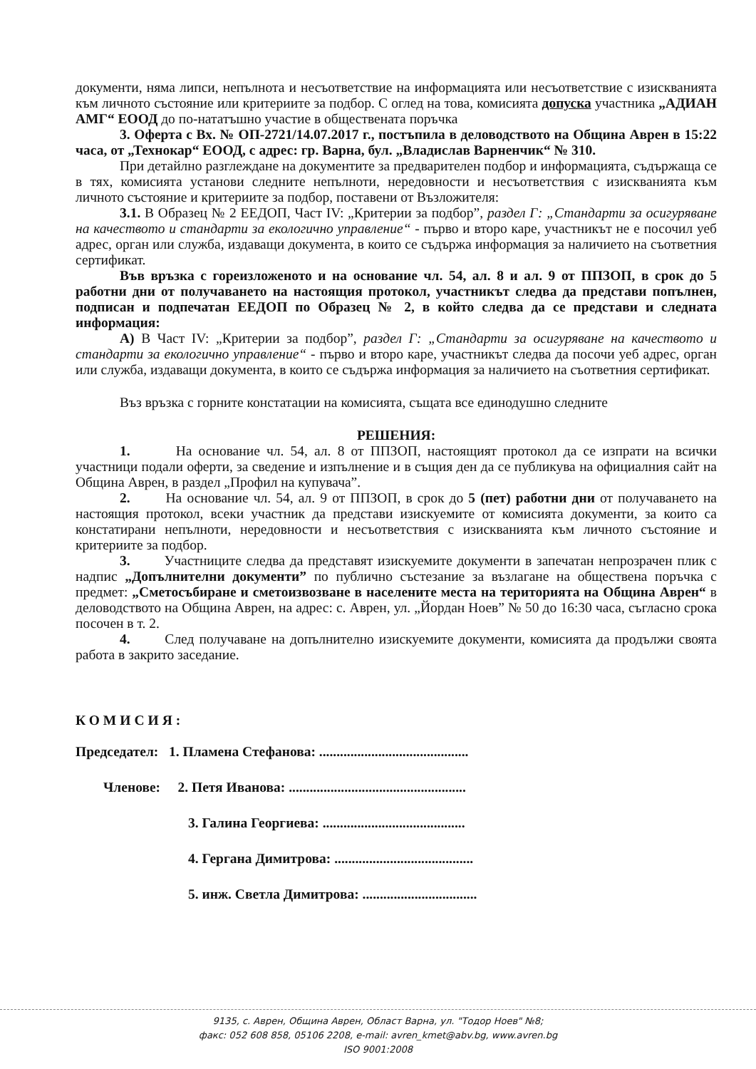документи, няма липси, непълнота и несъответствие на информацията или несъответствие с изискванията към личното състояние или критериите за подбор. С оглед на това, комисията допуска участника „АДИАН АМГ“ ЕООД до по-нататъшно участие в обществената поръчка
3. Оферта с Вх. № ОП-2721/14.07.2017 г., постъпила в деловодството на Община Аврен в 15:22 часа, от „Технокар“ ЕООД, с адрес: гр. Варна, бул. „Владислав Варненчик“ № 310.
При детайлно разглеждане на документите за предварителен подбор и информацията, съдържаща се в тях, комисията установи следните непълноти, нередовности и несъответствия с изискванията към личното състояние и критериите за подбор, поставени от Възложителя:
3.1. В Образец № 2 ЕЕДОП, Част IV: „Критерии за подбор”, раздел Г: „Стандарти за осигуряване на качеството и стандарти за екологично управление“ - първо и второ каре, участникът не е посочил уеб адрес, орган или служба, издаващи документа, в които се съдържа информация за наличието на съответния сертификат.
Във връзка с гореизложеното и на основание чл. 54, ал. 8 и ал. 9 от ППЗОП, в срок до 5 работни дни от получаването на настоящия протокол, участникът следва да представи попълнен, подписан и подпечатан ЕЕДОП по Образец № 2, в който следва да се представи и следната информация:
А) В Част IV: „Критерии за подбор”, раздел Г: „Стандарти за осигуряване на качеството и стандарти за екологично управление“ - първо и второ каре, участникът следва да посочи уеб адрес, орган или служба, издаващи документа, в които се съдържа информация за наличието на съответния сертификат.
Въз връзка с горните констатации на комисията, същата все единодушно следните
РЕШЕНИЯ:
1. На основание чл. 54, ал. 8 от ППЗОП, настоящият протокол да се изпрати на всички участници подали оферти, за сведение и изпълнение и в същия ден да се публикува на официалния сайт на Община Аврен, в раздел „Профил на купувача”.
2. На основание чл. 54, ал. 9 от ППЗОП, в срок до 5 (пет) работни дни от получаването на настоящия протокол, всеки участник да представи изискуемите от комисията документи, за които са констатирани непълноти, нередовности и несъответствия с изискванията към личното състояние и критериите за подбор.
3. Участниците следва да представят изискуемите документи в запечатан непрозрачен плик с надпис „Допълнителни документи” по публично състезание за възлагане на обществена поръчка с предмет: „Сметосъбиране и сметоизвозване в населените места на територията на Община Аврен“ в деловодството на Община Аврен, на адрес: с. Аврен, ул. „Йордан Ноев” № 50 до 16:30 часа, съгласно срока посочен в т. 2.
4. След получаване на допълнително изискуемите документи, комисията да продължи своята работа в закрито заседание.
КОМИСИЯ:
Председател: 1. Пламена Стефанова: ...........................................
Членове: 2. Петя Иванова: ...................................................
3. Галина Георгиева: .........................................
4. Гергана Димитрова: ........................................
5. инж. Светла Димитрова: .................................
9135, с. Аврен, Община Аврен, Област Варна, ул. "Тодор Ноев" №8;
факс: 052 608 858, 05106 2208, e-mail: avren_kmet@abv.bg, www.avren.bg
ISO 9001:2008